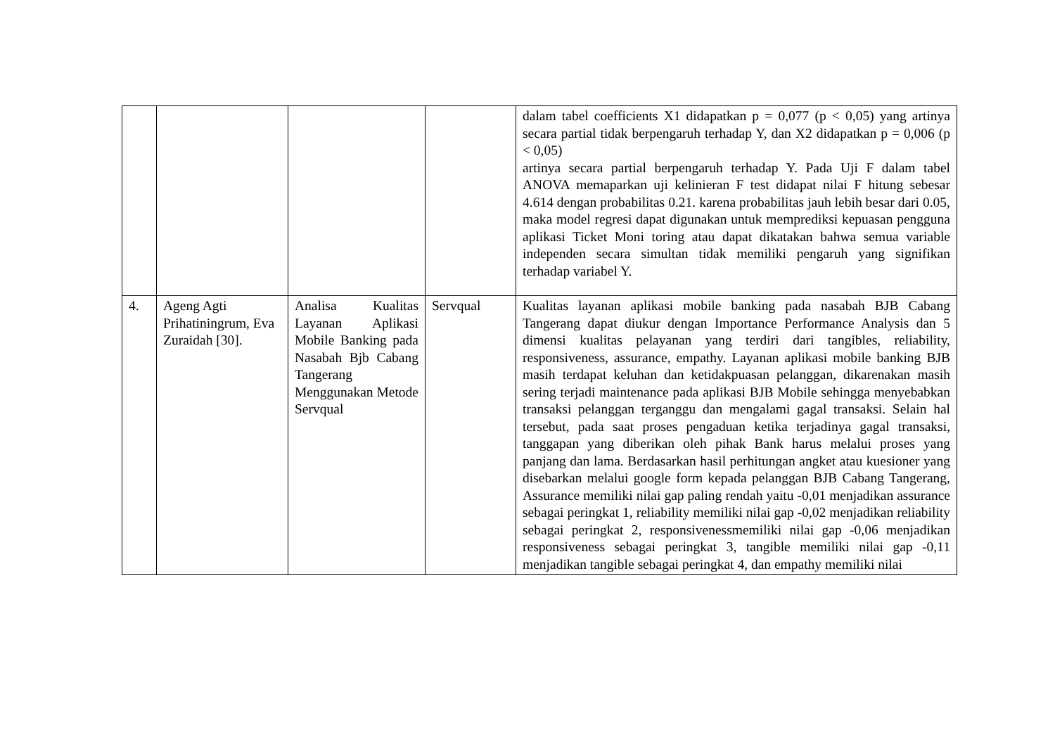| | | | | dalam tabel coefficients X1 didapatkan p = 0,077 (p < 0,05) yang artinya secara partial tidak berpengaruh terhadap Y, dan X2 didapatkan p = 0,006 (p < 0,05) artinya secara partial berpengaruh terhadap Y. Pada Uji F dalam tabel ANOVA memaparkan uji kelinieran F test didapat nilai F hitung sebesar 4.614 dengan probabilitas 0.21. karena probabilitas jauh lebih besar dari 0.05, maka model regresi dapat digunakan untuk memprediksi kepuasan pengguna aplikasi Ticket Moni toring atau dapat dikatakan bahwa semua variable independen secara simultan tidak memiliki pengaruh yang signifikan terhadap variabel Y. |
| 4. | Ageng Agti Prihatiningrum, Eva Zuraidah [30]. | Analisa Kualitas Layanan Aplikasi Mobile Banking pada Nasabah Bjb Cabang Tangerang Menggunakan Metode Servqual | Servqual | Kualitas layanan aplikasi mobile banking pada nasabah BJB Cabang Tangerang dapat diukur dengan Importance Performance Analysis dan 5 dimensi kualitas pelayanan yang terdiri dari tangibles, reliability, responsiveness, assurance, empathy. Layanan aplikasi mobile banking BJB masih terdapat keluhan dan ketidakpuasan pelanggan, dikarenakan masih sering terjadi maintenance pada aplikasi BJB Mobile sehingga menyebabkan transaksi pelanggan terganggu dan mengalami gagal transaksi. Selain hal tersebut, pada saat proses pengaduan ketika terjadinya gagal transaksi, tanggapan yang diberikan oleh pihak Bank harus melalui proses yang panjang dan lama. Berdasarkan hasil perhitungan angket atau kuesioner yang disebarkan melalui google form kepada pelanggan BJB Cabang Tangerang, Assurance memiliki nilai gap paling rendah yaitu -0,01 menjadikan assurance sebagai peringkat 1, reliability memiliki nilai gap -0,02 menjadikan reliability sebagai peringkat 2, responsivenessmemiliki nilai gap -0,06 menjadikan responsiveness sebagai peringkat 3, tangible memiliki nilai gap -0,11 menjadikan tangible sebagai peringkat 4, dan empathy memiliki nilai |